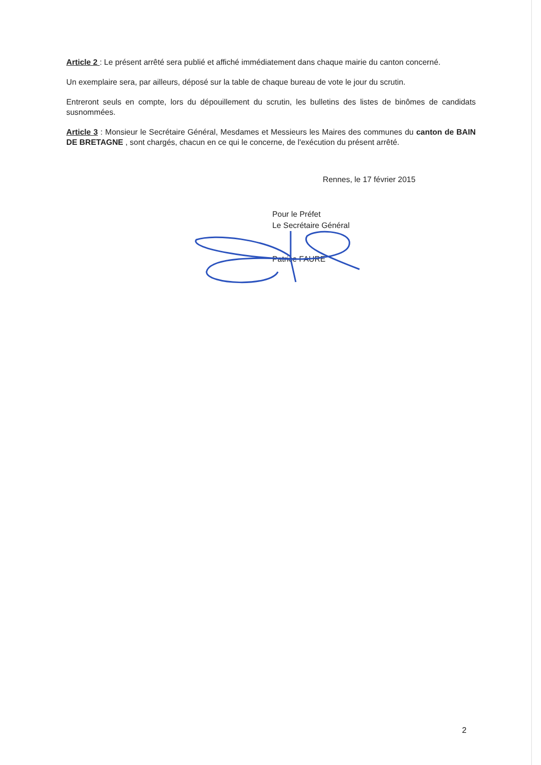Article 2 : Le présent arrêté sera publié et affiché immédiatement dans chaque mairie du canton concerné.
Un exemplaire sera, par ailleurs, déposé sur la table de chaque bureau de vote le jour du scrutin.
Entreront seuls en compte, lors du dépouillement du scrutin, les bulletins des listes de binômes de candidats susnommées.
Article 3 : Monsieur le Secrétaire Général, Mesdames et Messieurs les Maires des communes du canton de BAIN DE BRETAGNE , sont chargés, chacun en ce qui le concerne, de l'exécution du présent arrêté.
Rennes, le 17 février 2015
Pour le Préfet
Le Secrétaire Général
Patrice FAURE
2